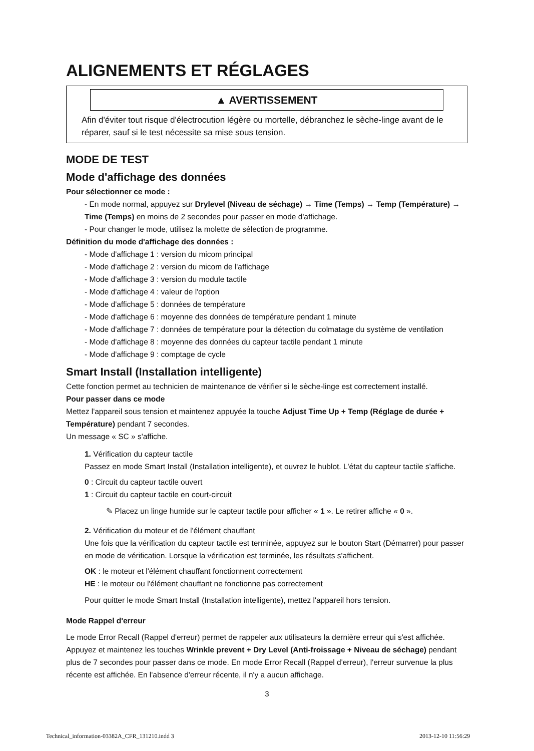ALIGNEMENTS ET RÉGLAGES
▲ AVERTISSEMENT
Afin d'éviter tout risque d'électrocution légère ou mortelle, débranchez le sèche-linge avant de le réparer, sauf si le test nécessite sa mise sous tension.
MODE DE TEST
Mode d'affichage des données
Pour sélectionner ce mode :
- En mode normal, appuyez sur Drylevel (Niveau de séchage) → Time (Temps) → Temp (Température) → Time (Temps) en moins de 2 secondes pour passer en mode d'affichage.
- Pour changer le mode, utilisez la molette de sélection de programme.
Définition du mode d'affichage des données :
- Mode d'affichage 1 : version du micom principal
- Mode d'affichage 2 : version du micom de l'affichage
- Mode d'affichage 3 : version du module tactile
- Mode d'affichage 4 : valeur de l'option
- Mode d'affichage 5 : données de température
- Mode d'affichage 6 : moyenne des données de température pendant 1 minute
- Mode d'affichage 7 : données de température pour la détection du colmatage du système de ventilation
- Mode d'affichage 8 : moyenne des données du capteur tactile pendant 1 minute
- Mode d'affichage 9 : comptage de cycle
Smart Install (Installation intelligente)
Cette fonction permet au technicien de maintenance de vérifier si le sèche-linge est correctement installé.
Pour passer dans ce mode
Mettez l'appareil sous tension et maintenez appuyée la touche Adjust Time Up + Temp (Réglage de durée + Température) pendant 7 secondes.
Un message « SC » s'affiche.
1. Vérification du capteur tactile
Passez en mode Smart Install (Installation intelligente), et ouvrez le hublot. L'état du capteur tactile s'affiche.
0 : Circuit du capteur tactile ouvert
1 : Circuit du capteur tactile en court-circuit
✎ Placez un linge humide sur le capteur tactile pour afficher « 1 ». Le retirer affiche « 0 ».
2. Vérification du moteur et de l'élément chauffant
Une fois que la vérification du capteur tactile est terminée, appuyez sur le bouton Start (Démarrer) pour passer en mode de vérification. Lorsque la vérification est terminée, les résultats s'affichent.
OK : le moteur et l'élément chauffant fonctionnent correctement
HE : le moteur ou l'élément chauffant ne fonctionne pas correctement
Pour quitter le mode Smart Install (Installation intelligente), mettez l'appareil hors tension.
Mode Rappel d'erreur
Le mode Error Recall (Rappel d'erreur) permet de rappeler aux utilisateurs la dernière erreur qui s'est affichée.
Appuyez et maintenez les touches Wrinkle prevent + Dry Level (Anti-froissage + Niveau de séchage) pendant plus de 7 secondes pour passer dans ce mode. En mode Error Recall (Rappel d'erreur), l'erreur survenue la plus récente est affichée. En l'absence d'erreur récente, il n'y a aucun affichage.
3
Technical_information-03382A_CFR_131210.indd 3
2013-12-10 11:56:29